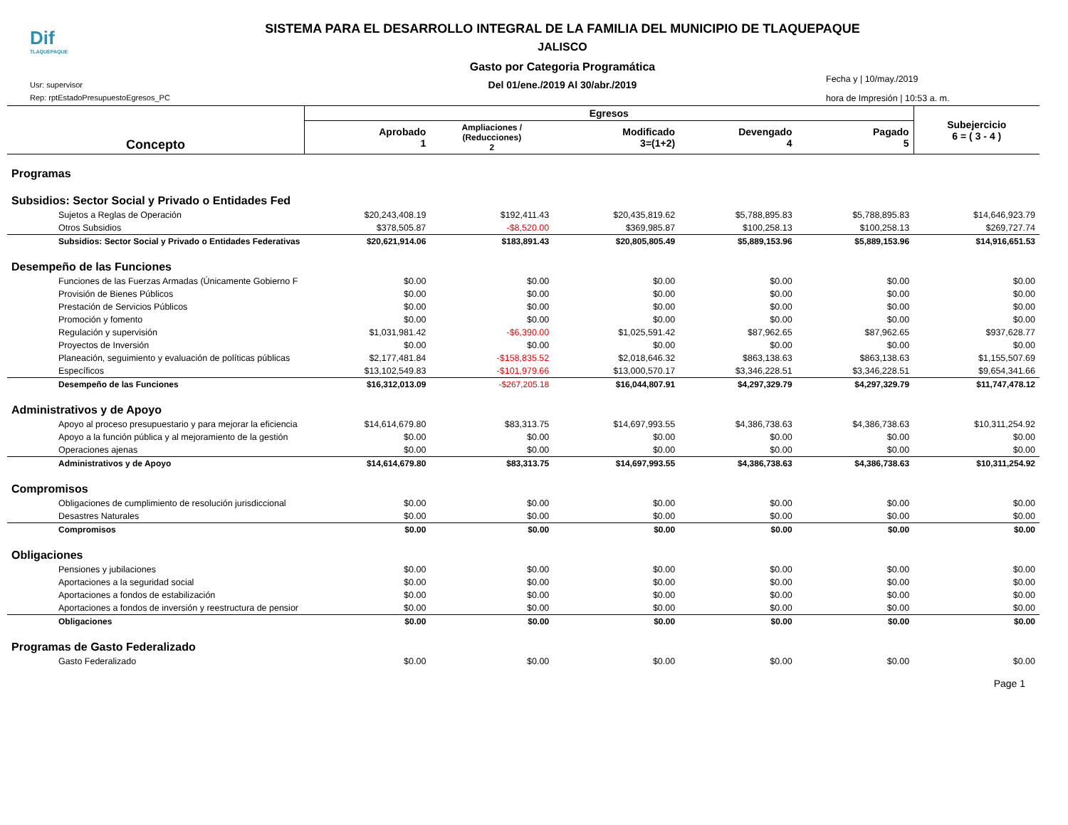Dif
TLAQUEPAQUE
SISTEMA PARA EL DESARROLLO INTEGRAL DE LA FAMILIA DEL MUNICIPIO DE TLAQUEPAQUE
JALISCO
Gasto por Categoria Programática
Del 01/ene./2019 Al 30/abr./2019
Usr: supervisor
Rep: rptEstadoPresupuestoEgresos_PC
Fecha y | 10/may./2019
hora de Impresión | 10:53 a. m.
| Concepto | Egresos | | | | | Subejercicio 6 = ( 3 - 4 ) |
| --- | --- | --- | --- | --- | --- | --- |
| | Aprobado 1 | Ampliaciones / (Reducciones) 2 | Modificado 3=(1+2) | Devengado 4 | Pagado 5 | |
| Programas | | | | | | |
| Subsidios: Sector Social y Privado o Entidades Fed | | | | | | |
| Sujetos a Reglas de Operación | $20,243,408.19 | $192,411.43 | $20,435,819.62 | $5,788,895.83 | $5,788,895.83 | $14,646,923.79 |
| Otros Subsidios | $378,505.87 | -$8,520.00 | $369,985.87 | $100,258.13 | $100,258.13 | $269,727.74 |
| Subsidios: Sector Social y Privado o Entidades Federativas | $20,621,914.06 | $183,891.43 | $20,805,805.49 | $5,889,153.96 | $5,889,153.96 | $14,916,651.53 |
| Desempeño de las Funciones | | | | | | |
| Funciones de las Fuerzas Armadas (Únicamente Gobierno F | $0.00 | $0.00 | $0.00 | $0.00 | $0.00 | $0.00 |
| Provisión de Bienes Públicos | $0.00 | $0.00 | $0.00 | $0.00 | $0.00 | $0.00 |
| Prestación de Servicios Públicos | $0.00 | $0.00 | $0.00 | $0.00 | $0.00 | $0.00 |
| Promoción y fomento | $0.00 | $0.00 | $0.00 | $0.00 | $0.00 | $0.00 |
| Regulación y supervisión | $1,031,981.42 | -$6,390.00 | $1,025,591.42 | $87,962.65 | $87,962.65 | $937,628.77 |
| Proyectos de Inversión | $0.00 | $0.00 | $0.00 | $0.00 | $0.00 | $0.00 |
| Planeación, seguimiento y evaluación de políticas públicas | $2,177,481.84 | -$158,835.52 | $2,018,646.32 | $863,138.63 | $863,138.63 | $1,155,507.69 |
| Específicos | $13,102,549.83 | -$101,979.66 | $13,000,570.17 | $3,346,228.51 | $3,346,228.51 | $9,654,341.66 |
| Desempeño de las Funciones | $16,312,013.09 | -$267,205.18 | $16,044,807.91 | $4,297,329.79 | $4,297,329.79 | $11,747,478.12 |
| Administrativos y de Apoyo | | | | | | |
| Apoyo al proceso presupuestario y para mejorar la eficiencia | $14,614,679.80 | $83,313.75 | $14,697,993.55 | $4,386,738.63 | $4,386,738.63 | $10,311,254.92 |
| Apoyo a la función pública y al mejoramiento de la gestión | $0.00 | $0.00 | $0.00 | $0.00 | $0.00 | $0.00 |
| Operaciones ajenas | $0.00 | $0.00 | $0.00 | $0.00 | $0.00 | $0.00 |
| Administrativos y de Apoyo | $14,614,679.80 | $83,313.75 | $14,697,993.55 | $4,386,738.63 | $4,386,738.63 | $10,311,254.92 |
| Compromisos | | | | | | |
| Obligaciones de cumplimiento de resolución jurisdiccional | $0.00 | $0.00 | $0.00 | $0.00 | $0.00 | $0.00 |
| Desastres Naturales | $0.00 | $0.00 | $0.00 | $0.00 | $0.00 | $0.00 |
| Compromisos | $0.00 | $0.00 | $0.00 | $0.00 | $0.00 | $0.00 |
| Obligaciones | | | | | | |
| Pensiones y jubilaciones | $0.00 | $0.00 | $0.00 | $0.00 | $0.00 | $0.00 |
| Aportaciones a la seguridad social | $0.00 | $0.00 | $0.00 | $0.00 | $0.00 | $0.00 |
| Aportaciones a fondos de estabilización | $0.00 | $0.00 | $0.00 | $0.00 | $0.00 | $0.00 |
| Aportaciones a fondos de inversión y reestructura de pensior | $0.00 | $0.00 | $0.00 | $0.00 | $0.00 | $0.00 |
| Obligaciones | $0.00 | $0.00 | $0.00 | $0.00 | $0.00 | $0.00 |
| Programas de Gasto Federalizado | | | | | | |
| Gasto Federalizado | $0.00 | $0.00 | $0.00 | $0.00 | $0.00 | $0.00 |
Page 1